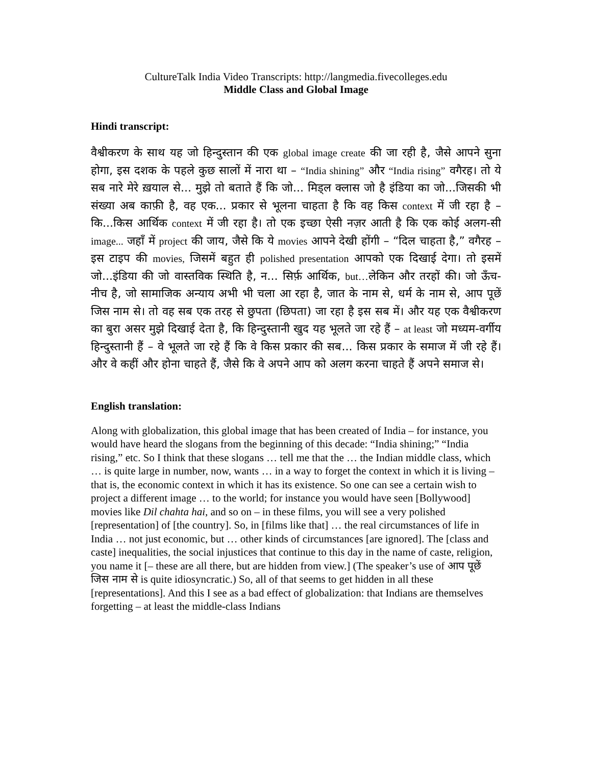CultureTalk India Video Transcripts: http://langmedia.fivecolleges.edu
Middle Class and Global Image
Hindi transcript:
वैश्वीकरण के साथ यह जो हिन्दुस्तान की एक global image create की जा रही है, जैसे आपने सुना होगा, इस दशक के पहले कुछ सालों में नारा था – “India shining” और “India rising” वगैरह। तो ये सब नारे मेरे ख़याल से... मुझे तो बताते हैं कि जो... मिड्ल क्लास जो है इंडिया का जो...जिसकी भी संख्या अब काफ़ी है, वह एक... प्रकार से भूलना चाहता है कि वह किस context में जी रहा है – कि...किस आर्थिक context में जी रहा है। तो एक इच्छा ऐसी नज़र आती है कि एक कोई अलग-सी image... जहाँ में project की जाय, जैसे कि ये movies आपने देखी होंगी – “दिल चाहता है,” वगैरह – इस टाइप की movies, जिसमें बहुत ही polished presentation आपको एक दिखाई देगा। तो इसमें जो...इंडिया की जो वास्तविक स्थिति है, न... सिर्फ़ आर्थिक, but…लेकिन और तरहों की। जो ऊँच-नीच है, जो सामाजिक अन्याय अभी भी चला आ रहा है, जात के नाम से, धर्म के नाम से, आप पूछें जिस नाम से। तो वह सब एक तरह से छुपता (छिपता) जा रहा है इस सब में। और यह एक वैश्वीकरण का बुरा असर मुझे दिखाई देता है, कि हिन्दुस्तानी खुद यह भूलते जा रहे हैं – at least जो मध्यम-वर्गीय हिन्दुस्तानी हैं – वे भूलते जा रहे हैं कि वे किस प्रकार की सब... किस प्रकार के समाज में जी रहे हैं। और वे कहीं और होना चाहते हैं, जैसे कि वे अपने आप को अलग करना चाहते हैं अपने समाज से।
English translation:
Along with globalization, this global image that has been created of India – for instance, you would have heard the slogans from the beginning of this decade: “India shining;” “India rising,” etc. So I think that these slogans … tell me that the … the Indian middle class, which … is quite large in number, now, wants … in a way to forget the context in which it is living – that is, the economic context in which it has its existence. So one can see a certain wish to project a different image … to the world; for instance you would have seen [Bollywood] movies like Dil chahta hai, and so on – in these films, you will see a very polished [representation] of [the country]. So, in [films like that] … the real circumstances of life in India … not just economic, but … other kinds of circumstances [are ignored]. The [class and caste] inequalities, the social injustices that continue to this day in the name of caste, religion, you name it [– these are all there, but are hidden from view.] (The speaker’s use of आप पूछें जिस नाम से is quite idiosyncratic.) So, all of that seems to get hidden in all these [representations]. And this I see as a bad effect of globalization: that Indians are themselves forgetting – at least the middle-class Indians